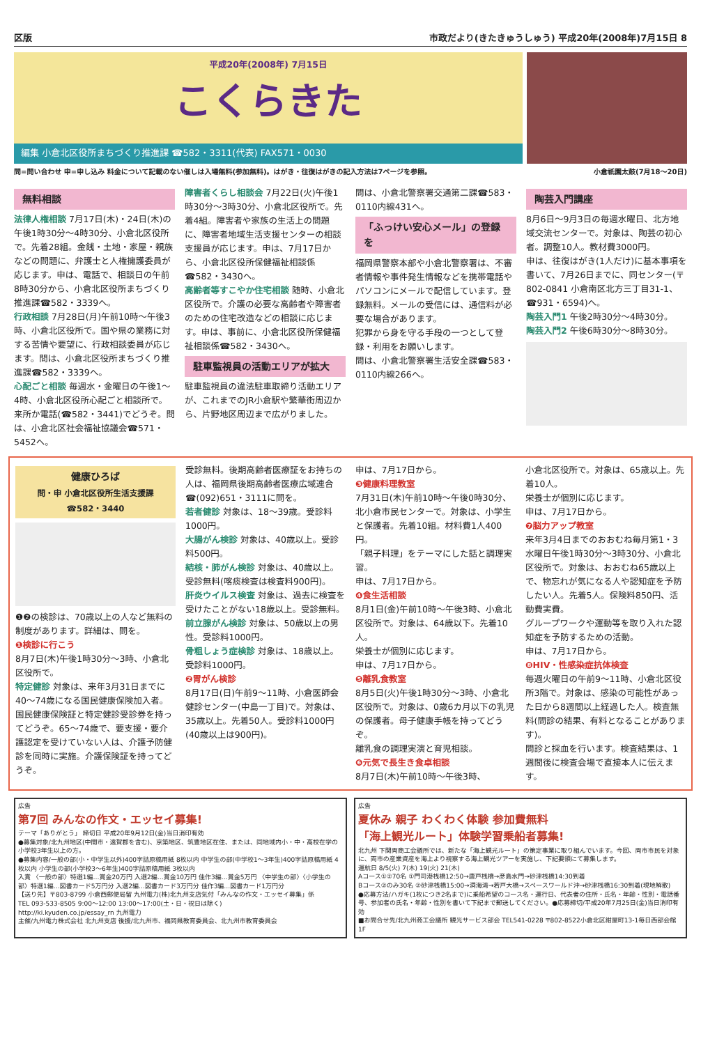区版 市政だより(きたきゅうしゅう) 平成20年(2008年)7月15日 8
平成20年(2008年) 7月15日
こくらきた
編集 小倉北区役所まちづくり推進課 ☎582・3311(代表) FAX571・0030
問=問い合わせ 申=申し込み 料金について記載のない催しは入場無料(参加無料)。はがき・往復はがきの記入方法は7ページを参照。 小倉祇園太鼓(7月18～20日)
無料相談
法律人権相談 7月17日(木)・24日(木)の午後1時30分～4時30分、小倉北区役所で。先着28組。金銭・土地・家屋・親族などの問題に、弁護士と人権擁護委員が応じます。申は、電話で、相談日の午前8時30分から、小倉北区役所まちづくり推進課☎582・3339へ。
行政相談 7月28日(月)午前10時～午後3時、小倉北区役所で。国や県の業務に対する苦情や要望に、行政相談委員が応じます。問は、小倉北区役所まちづくり推進課☎582・3339へ。
心配ごと相談 毎週水・金曜日の午後1～4時、小倉北区役所心配ごと相談所で。来所か電話(☎582・3441)でどうぞ。問は、小倉北区社会福祉協議会☎571・5452へ。
障害者くらし相談会 7月22日(火)午後1時30分～3時30分、小倉北区役所で。先着4組。障害者や家族の生活上の問題に、障害者地域生活支援センターの相談支援員が応じます。申は、7月17日から、小倉北区役所保健福祉相談係☎582・3430へ。
高齢者等すこやか住宅相談 随時、小倉北区役所で。介護の必要な高齢者や障害者のための住宅改造などの相談に応じます。申は、事前に、小倉北区役所保健福祉相談係☎582・3430へ。
駐車監視員の活動エリアが拡大
駐車監視員の違法駐車取締り活動エリアが、これまでのJR小倉駅や繁華街周辺から、片野地区周辺まで広がりました。
問は、小倉北警察署交通第二課☎583・0110内線431へ。
「ふっけい安心メール」の登録を
福岡県警察本部や小倉北警察署は、不審者情報や事件発生情報などを携帯電話やパソコンにメールで配信しています。登録無料。メールの受信には、通信料が必要な場合があります。
犯罪から身を守る手段の一つとして登録・利用をお願いします。
問は、小倉北警察署生活安全課☎583・0110内線266へ。
陶芸入門講座
8月6日～9月3日の毎週水曜日、北方地域交流センターで。対象は、陶芸の初心者。調整10人。教材費3000円。
申は、往復はがき(1人だけ)に基本事項を書いて、7月26日までに、同センター(〒802-0841 小倉南区北方三丁目31-1、☎931・6594)へ。
陶芸入門1 午後2時30分～4時30分。
陶芸入門2 午後6時30分～8時30分。
健康ひろば
問・申 小倉北区役所生活支援課 ☎582・3440
❶❷の検診は、70歳以上の人など無料の制度があります。詳細は、問を。
❶検診に行こう
8月7日(木)午後1時30分～3時、小倉北区役所で。
特定健診 対象は、来年3月31日までに40～74歳になる国民健康保険加入者。国民健康保険証と特定健診受診券を持ってどうぞ。65～74歳で、要支援・要介護認定を受けていない人は、介護予防健診を同時に実施。介護保険証を持ってどうぞ。
受診無料。後期高齢者医療証をお持ちの人は、福岡県後期高齢者医療広域連合☎(092)651・3111に問を。
若者健診 対象は、18～39歳。受診料1000円。
大腸がん検診 対象は、40歳以上。受診料500円。
結核・肺がん検診 対象は、40歳以上。受診無料(喀痰検査は検査料900円)。
肝炎ウイルス検査 対象は、過去に検査を受けたことがない18歳以上。受診無料。
前立腺がん検診 対象は、50歳以上の男性。受診料1000円。
骨粗しょう症検診 対象は、18歳以上。受診料1000円。
❷胃がん検診
8月17日(日)午前9～11時、小倉医師会健診センター(中島一丁目)で。対象は、35歳以上。先着50人。受診料1000円(40歳以上は900円)。
申は、7月17日から。
❸健康料理教室
7月31日(木)午前10時～午後0時30分、北小倉市民センターで。対象は、小学生と保護者。先着10組。材料費1人400円。
「親子料理」をテーマにした話と調理実習。
申は、7月17日から。
❹食生活相談
8月1日(金)午前10時～午後3時、小倉北区役所で。対象は、64歳以下。先着10人。
栄養士が個別に応じます。
申は、7月17日から。
❺離乳食教室
8月5日(火)午後1時30分～3時、小倉北区役所で。対象は、0歳6カ月以下の乳児の保護者。母子健康手帳を持ってどうぞ。
離乳食の調理実演と育児相談。
❻元気で長生き食卓相談
8月7日(木)午前10時～午後3時、
小倉北区役所で。対象は、65歳以上。先着10人。
栄養士が個別に応じます。
申は、7月17日から。
❼脳力アップ教室
来年3月4日までのおおむね毎月第1・3水曜日午後1時30分～3時30分、小倉北区役所で。対象は、おおむね65歳以上で、物忘れが気になる人や認知症を予防したい人。先着5人。保険料850円、活動費実費。
グループワークや運動等を取り入れた認知症を予防するための活動。
申は、7月17日から。
❽HIV・性感染症抗体検査
毎週火曜日の午前9～11時、小倉北区役所3階で。対象は、感染の可能性があった日から8週間以上経過した人。検査無料(問診の結果、有料となることがあります)。
問診と採血を行います。検査結果は、1週間後に検査会場で直接本人に伝えます。
広告
第7回 みんなの作文・エッセイ募集!
テーマ「ありがとう」 締切日 平成20年9月12日(金)当日消印有効
●募集対象/北九州地区(中間市・遠賀郡を含む)、京築地区、筑豊地区在住、または、同地域内小・中・高校在学の小学校3年生以上の方。
●募集内容/一般の部(小・中学生以外)400字詰原稿用紙 8枚以内 中学生の部(中学校1～3年生)400字詰原稿用紙 4枚以内 小学生の部(小学校3～6年生)400字詰原稿用紙 3枚以内
入賞 〈一般の部〉特選1編…賞金20万円 入選2編…賞金10万円 佳作3編…賞金5万円 〈中学生の部〉〈小学生の部〉特選1編…図書カード5万円分 入選2編…図書カード3万円分 佳作3編…図書カード1万円分
【送り先】〒803-8799 小倉西郵便局留 九州電力(株)北九州支店気付「みんなの作文・エッセイ募集」係
TEL 093-533-8505 9:00～12:00 13:00～17:00(土・日・祝日は除く)
http://ki.kyuden.co.jp/essay_rn 九州電力
主催/九州電力株式会社 北九州支店 後援/北九州市、福岡県教育委員会、北九州市教育委員会
広告
夏休み 親子 わくわく体験 参加費無料
「海上観光ルート」体験学習乗船者募集!
北九州 下関両商工会議所では、新たな「海上観光ルート」の策定事業に取り組んでいます。今回、両市市民を対象に、両市の産業資産を海上より視察する海上観光ツアーを実施し、下記要領にて募集します。
運航日 8/5(火) 7(木) 19(火) 21(木)
Aコース①②70名 ①門司港桟橋12:50→唐戸桟橋→彦島水門→砂津桟橋14:30到着
Bコース②のみ30名 ②砂津桟橋15:00→洞海湾→若戸大橋→スペースワールド沖→砂津桟橋16:30到着(現地解散)
●応募方法/ハガキ(1枚につき2名まで)に乗船希望のコース名・運行日、代表者の住所・氏名・年齢・性別・電話番号、参加者の氏名・年齢・性別を書いて下記まで郵送してください。●応募締切/平成20年7月25日(金)当日消印有効
■お問合せ先/北九州商工会議所 観光サービス部会 TEL541-0228 〒802-8522小倉北区紺屋町13-1毎日西部会館1F